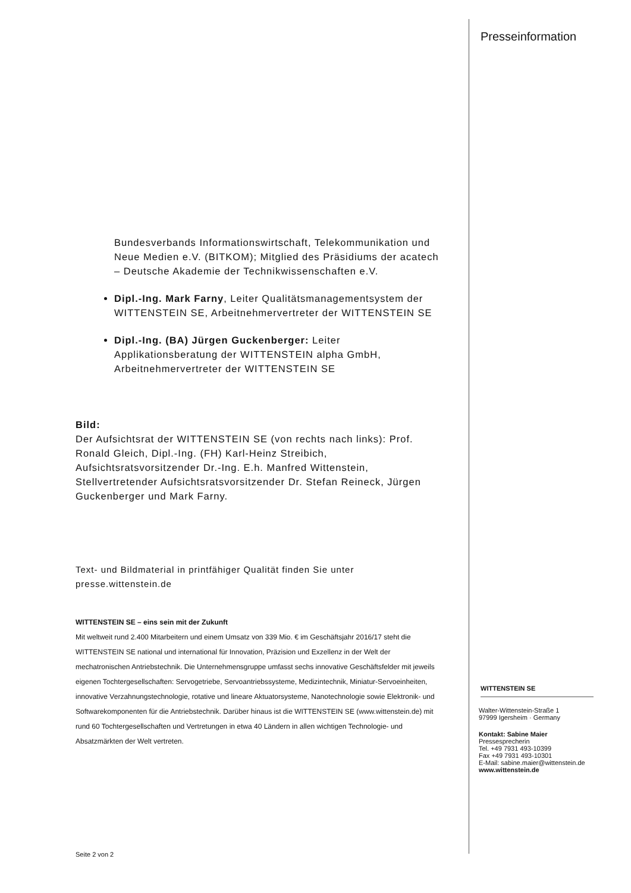Bundesverbands Informationswirtschaft, Telekommunikation und Neue Medien e.V. (BITKOM); Mitglied des Präsidiums der acatech – Deutsche Akademie der Technikwissenschaften e.V.
Dipl.-Ing. Mark Farny, Leiter Qualitätsmanagementsystem der WITTENSTEIN SE, Arbeitnehmervertreter der WITTENSTEIN SE
Dipl.-Ing. (BA) Jürgen Guckenberger: Leiter Applikationsberatung der WITTENSTEIN alpha GmbH, Arbeitnehmervertreter der WITTENSTEIN SE
Bild:
Der Aufsichtsrat der WITTENSTEIN SE (von rechts nach links): Prof. Ronald Gleich, Dipl.-Ing. (FH) Karl-Heinz Streibich, Aufsichtsratsvorsitzender Dr.-Ing. E.h. Manfred Wittenstein, Stellvertretender Aufsichtsratsvorsitzender Dr. Stefan Reineck, Jürgen Guckenberger und Mark Farny.
Text- und Bildmaterial in printfähiger Qualität finden Sie unter presse.wittenstein.de
WITTENSTEIN SE – eins sein mit der Zukunft
Mit weltweit rund 2.400 Mitarbeitern und einem Umsatz von 339 Mio. € im Geschäftsjahr 2016/17 steht die WITTENSTEIN SE national und international für Innovation, Präzision und Exzellenz in der Welt der mechatronischen Antriebstechnik. Die Unternehmensgruppe umfasst sechs innovative Geschäftsfelder mit jeweils eigenen Tochtergesellschaften: Servogetriebe, Servoantriebssysteme, Medizintechnik, Miniatur-Servoeinheiten, innovative Verzahnungstechnologie, rotative und lineare Aktuatorsysteme, Nanotechnologie sowie Elektronik- und Softwarekomponenten für die Antriebstechnik. Darüber hinaus ist die WITTENSTEIN SE (www.wittenstein.de) mit rund 60 Tochtergesellschaften und Vertretungen in etwa 40 Ländern in allen wichtigen Technologie- und Absatzmärkten der Welt vertreten.
Seite 2 von 2
Presseinformation
WITTENSTEIN SE
Walter-Wittenstein-Straße 1
97999 Igersheim · Germany
Kontakt: Sabine Maier
Pressesprecherin
Tel. +49 7931 493-10399
Fax +49 7931 493-10301
E-Mail: sabine.maier@wittenstein.de
www.wittenstein.de